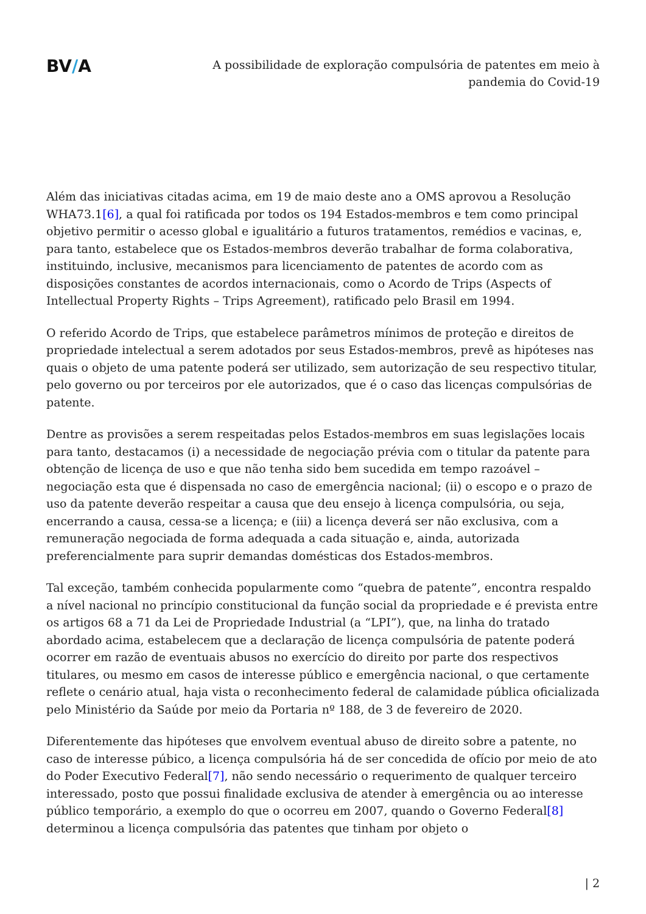BV/A
A possibilidade de exploração compulsória de patentes em meio à pandemia do Covid-19
Além das iniciativas citadas acima, em 19 de maio deste ano a OMS aprovou a Resolução WHA73.1[6], a qual foi ratificada por todos os 194 Estados-membros e tem como principal objetivo permitir o acesso global e igualitário a futuros tratamentos, remédios e vacinas, e, para tanto, estabelece que os Estados-membros deverão trabalhar de forma colaborativa, instituindo, inclusive, mecanismos para licenciamento de patentes de acordo com as disposições constantes de acordos internacionais, como o Acordo de Trips (Aspects of Intellectual Property Rights – Trips Agreement), ratificado pelo Brasil em 1994.
O referido Acordo de Trips, que estabelece parâmetros mínimos de proteção e direitos de propriedade intelectual a serem adotados por seus Estados-membros, prevê as hipóteses nas quais o objeto de uma patente poderá ser utilizado, sem autorização de seu respectivo titular, pelo governo ou por terceiros por ele autorizados, que é o caso das licenças compulsórias de patente.
Dentre as provisões a serem respeitadas pelos Estados-membros em suas legislações locais para tanto, destacamos (i) a necessidade de negociação prévia com o titular da patente para obtenção de licença de uso e que não tenha sido bem sucedida em tempo razoável – negociação esta que é dispensada no caso de emergência nacional; (ii) o escopo e o prazo de uso da patente deverão respeitar a causa que deu ensejo à licença compulsória, ou seja, encerrando a causa, cessa-se a licença; e (iii) a licença deverá ser não exclusiva, com a remuneração negociada de forma adequada a cada situação e, ainda, autorizada preferencialmente para suprir demandas domésticas dos Estados-membros.
Tal exceção, também conhecida popularmente como “quebra de patente”, encontra respaldo a nível nacional no princípio constitucional da função social da propriedade e é prevista entre os artigos 68 a 71 da Lei de Propriedade Industrial (a “LPI”), que, na linha do tratado abordado acima, estabelecem que a declaração de licença compulsória de patente poderá ocorrer em razão de eventuais abusos no exercício do direito por parte dos respectivos titulares, ou mesmo em casos de interesse público e emergência nacional, o que certamente reflete o cenário atual, haja vista o reconhecimento federal de calamidade pública oficializada pelo Ministério da Saúde por meio da Portaria nº 188, de 3 de fevereiro de 2020.
Diferentemente das hipóteses que envolvem eventual abuso de direito sobre a patente, no caso de interesse púbico, a licença compulsória há de ser concedida de ofício por meio de ato do Poder Executivo Federal[7], não sendo necessário o requerimento de qualquer terceiro interessado, posto que possui finalidade exclusiva de atender à emergência ou ao interesse público temporário, a exemplo do que o ocorreu em 2007, quando o Governo Federal[8] determinou a licença compulsória das patentes que tinham por objeto o
| 2